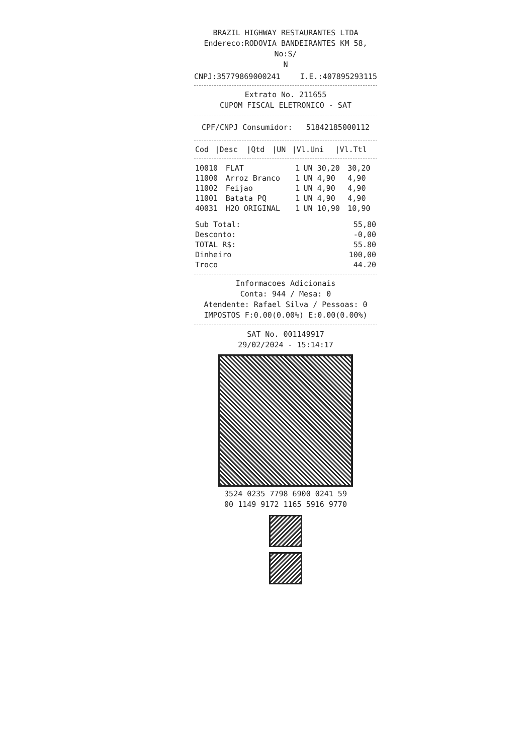BRAZIL HIGHWAY RESTAURANTES LTDA
Endereco:RODOVIA BANDEIRANTES KM 58, No:S/
N
CNPJ:35779869000241 I.E.:407895293115
Extrato No. 211655
CUPOM FISCAL ELETRONICO - SAT
CPF/CNPJ Consumidor: 51842185000112
| Cod | /Desc | /Qtd | /UN | /Vl.Uni | /Vl.Ttl |
| --- | --- | --- | --- | --- | --- |
| 10010 | FLAT | 1 | UN | 30,20 | 30,20 |
| 11000 | Arroz Branco | 1 | UN | 4,90 | 4,90 |
| 11002 | Feijao | 1 | UN | 4,90 | 4,90 |
| 11001 | Batata PQ | 1 | UN | 4,90 | 4,90 |
| 40031 | H2O ORIGINAL | 1 | UN | 10,90 | 10,90 |
| Sub Total: | 55,80 |
| Desconto: | -0,00 |
| TOTAL R$: | 55.80 |
| Dinheiro | 100,00 |
| Troco | 44.20 |
Informacoes Adicionais
Conta: 944 / Mesa: 0
Atendente: Rafael Silva / Pessoas: 0
IMPOSTOS F:0.00(0.00%) E:0.00(0.00%)
SAT No. 001149917
29/02/2024 - 15:14:17
3524 0235 7798 6900 0241 59
00 1149 9172 1165 5916 9770